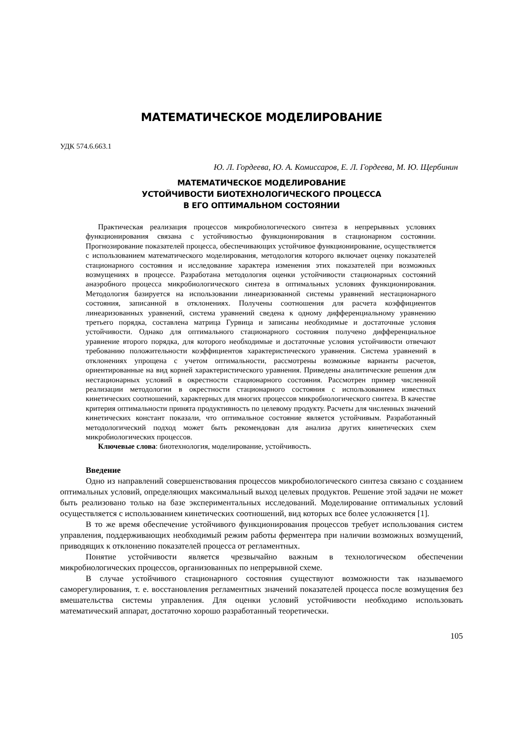МАТЕМАТИЧЕСКОЕ МОДЕЛИРОВАНИЕ
УДК 574.6.663.1
Ю. Л. Гордеева, Ю. А. Комиссаров, Е. Л. Гордеева, М. Ю. Щербинин
МАТЕМАТИЧЕСКОЕ МОДЕЛИРОВАНИЕ
УСТОЙЧИВОСТИ БИОТЕХНОЛОГИЧЕСКОГО ПРОЦЕССА
В ЕГО ОПТИМАЛЬНОМ СОСТОЯНИИ
Практическая реализация процессов микробиологического синтеза в непрерывных условиях функционирования связана с устойчивостью функционирования в стационарном состоянии. Прогнозирование показателей процесса, обеспечивающих устойчивое функционирование, осуществляется с использованием математического моделирования, методология которого включает оценку показателей стационарного состояния и исследование характера изменения этих показателей при возможных возмущениях в процессе. Разработана методология оценки устойчивости стационарных состояний анаэробного процесса микробиологического синтеза в оптимальных условиях функционирования. Методология базируется на использовании линеаризованной системы уравнений нестационарного состояния, записанной в отклонениях. Получены соотношения для расчета коэффициентов линеаризованных уравнений, система уравнений сведена к одному дифференциальному уравнению третьего порядка, составлена матрица Гурвица и записаны необходимые и достаточные условия устойчивости. Однако для оптимального стационарного состояния получено дифференциальное уравнение второго порядка, для которого необходимые и достаточные условия устойчивости отвечают требованию положительности коэффициентов характеристического уравнения. Система уравнений в отклонениях упрощена с учетом оптимальности, рассмотрены возможные варианты расчетов, ориентированные на вид корней характеристического уравнения. Приведены аналитические решения для нестационарных условий в окрестности стационарного состояния. Рассмотрен пример численной реализации методологии в окрестности стационарного состояния с использованием известных кинетических соотношений, характерных для многих процессов микробиологического синтеза. В качестве критерия оптимальности принята продуктивность по целевому продукту. Расчеты для численных значений кинетических констант показали, что оптимальное состояние является устойчивым. Разработанный методологический подход может быть рекомендован для анализа других кинетических схем микробиологических процессов.
Ключевые слова: биотехнология, моделирование, устойчивость.
Введение
Одно из направлений совершенствования процессов микробиологического синтеза связано с созданием оптимальных условий, определяющих максимальный выход целевых продуктов. Решение этой задачи не может быть реализовано только на базе экспериментальных исследований. Моделирование оптимальных условий осуществляется с использованием кинетических соотношений, вид которых все более усложняется [1].
В то же время обеспечение устойчивого функционирования процессов требует использования систем управления, поддерживающих необходимый режим работы ферментера при наличии возможных возмущений, приводящих к отклонению показателей процесса от регламентных.
Понятие устойчивости является чрезвычайно важным в технологическом обеспечении микробиологических процессов, организованных по непрерывной схеме.
В случае устойчивого стационарного состояния существуют возможности так называемого саморегулирования, т. е. восстановления регламентных значений показателей процесса после возмущения без вмешательства системы управления. Для оценки условий устойчивости необходимо использовать математический аппарат, достаточно хорошо разработанный теоретически.
105